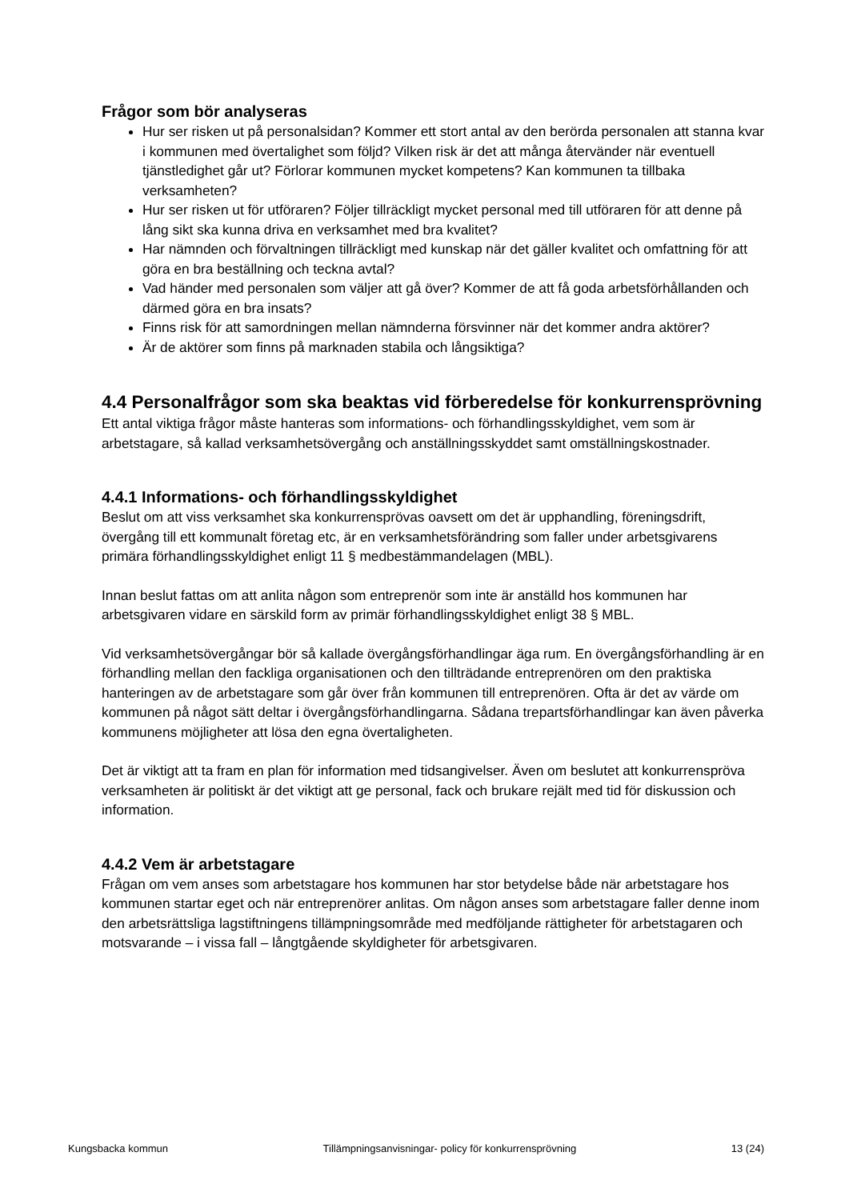Frågor som bör analyseras
Hur ser risken ut på personalsidan? Kommer ett stort antal av den berörda personalen att stanna kvar i kommunen med övertalighet som följd? Vilken risk är det att många återvänder när eventuell tjänstledighet går ut? Förlorar kommunen mycket kompetens? Kan kommunen ta tillbaka verksamheten?
Hur ser risken ut för utföraren? Följer tillräckligt mycket personal med till utföraren för att denne på lång sikt ska kunna driva en verksamhet med bra kvalitet?
Har nämnden och förvaltningen tillräckligt med kunskap när det gäller kvalitet och omfattning för att göra en bra beställning och teckna avtal?
Vad händer med personalen som väljer att gå över? Kommer de att få goda arbetsförhållanden och därmed göra en bra insats?
Finns risk för att samordningen mellan nämnderna försvinner när det kommer andra aktörer?
Är de aktörer som finns på marknaden stabila och långsiktiga?
4.4 Personalfrågor som ska beaktas vid förberedelse för konkurrensprövning
Ett antal viktiga frågor måste hanteras som informations- och förhandlingsskyldighet, vem som är arbetstagare, så kallad verksamhetsövergång och anställningsskyddet samt omställningskostnader.
4.4.1 Informations- och förhandlingsskyldighet
Beslut om att viss verksamhet ska konkurrensprövas oavsett om det är upphandling, föreningsdrift, övergång till ett kommunalt företag etc, är en verksamhetsförändring som faller under arbetsgivarens primära förhandlingsskyldighet enligt 11 § medbestämmandelagen (MBL).
Innan beslut fattas om att anlita någon som entreprenör som inte är anställd hos kommunen har arbetsgivaren vidare en särskild form av primär förhandlingsskyldighet enligt 38 § MBL.
Vid verksamhetsövergångar bör så kallade övergångsförhandlingar äga rum. En övergångsförhandling är en förhandling mellan den fackliga organisationen och den tillträdande entreprenören om den praktiska hanteringen av de arbetstagare som går över från kommunen till entreprenören. Ofta är det av värde om kommunen på något sätt deltar i övergångsförhandlingarna. Sådana trepartsförhandlingar kan även påverka kommunens möjligheter att lösa den egna övertaligheten.
Det är viktigt att ta fram en plan för information med tidsangivelser. Även om beslutet att konkurrenspröva verksamheten är politiskt är det viktigt att ge personal, fack och brukare rejält med tid för diskussion och information.
4.4.2 Vem är arbetstagare
Frågan om vem anses som arbetstagare hos kommunen har stor betydelse både när arbetstagare hos kommunen startar eget och när entreprenörer anlitas. Om någon anses som arbetstagare faller denne inom den arbetsrättsliga lagstiftningens tillämpningsområde med medföljande rättigheter för arbetstagaren och motsvarande – i vissa fall – långtgående skyldigheter för arbetsgivaren.
Kungsbacka kommun Tillämpningsanvisningar- policy för konkurrensprövning 13 (24)